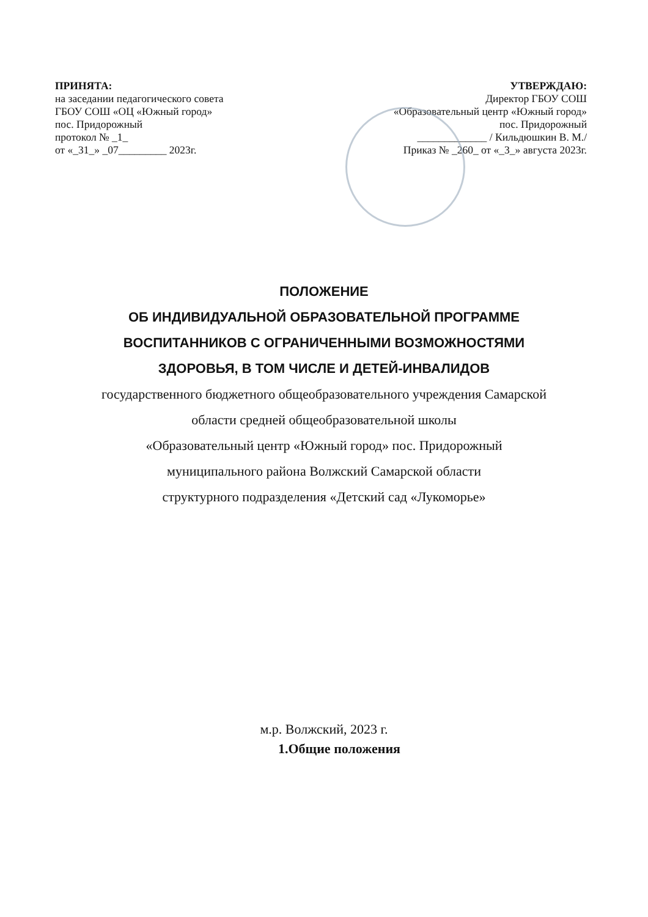ПРИНЯТА:
на заседании педагогического совета
ГБОУ СОШ «ОЦ «Южный город»
пос. Придорожный
протокол № _1_
от «_31_» _07_________ 2023г.
УТВЕРЖДАЮ:
Директор ГБОУ СОШ
«Образовательный центр «Южный город»
пос. Придорожный
_____________ / Кильдюшкин В. М./
Приказ № _260_ от «_3_» августа 2023г.
ПОЛОЖЕНИЕ
ОБ ИНДИВИДУАЛЬНОЙ ОБРАЗОВАТЕЛЬНОЙ ПРОГРАММЕ
ВОСПИТАННИКОВ С ОГРАНИЧЕННЫМИ ВОЗМОЖНОСТЯМИ
ЗДОРОВЬЯ, В ТОМ ЧИСЛЕ И ДЕТЕЙ-ИНВАЛИДОВ
государственного бюджетного общеобразовательного учреждения Самарской
области средней общеобразовательной школы
«Образовательный центр «Южный город» пос. Придорожный
муниципального района Волжский Самарской области
структурного подразделения «Детский сад «Лукоморье»
м.р. Волжский, 2023 г.
1.Общие положения